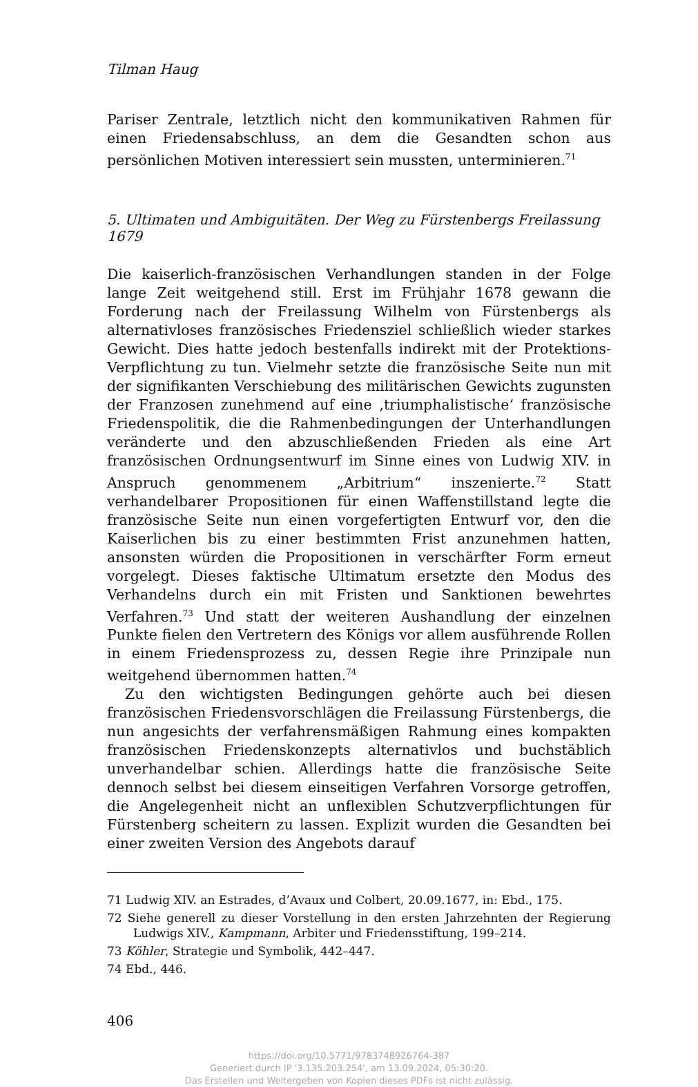Tilman Haug
Pariser Zentrale, letztlich nicht den kommunikativen Rahmen für einen Friedensabschluss, an dem die Gesandten schon aus persönlichen Motiven interessiert sein mussten, unterminieren.<sup>71</sup>
5. Ultimaten und Ambiguitäten. Der Weg zu Fürstenbergs Freilassung 1679
Die kaiserlich-französischen Verhandlungen standen in der Folge lange Zeit weitgehend still. Erst im Frühjahr 1678 gewann die Forderung nach der Freilassung Wilhelm von Fürstenbergs als alternativloses französisches Friedensziel schließlich wieder starkes Gewicht. Dies hatte jedoch bestenfalls indirekt mit der Protektions-Verpflichtung zu tun. Vielmehr setzte die französische Seite nun mit der signifikanten Verschiebung des militärischen Gewichts zugunsten der Franzosen zunehmend auf eine ‚triumphalistische‘ französische Friedenspolitik, die die Rahmenbedingungen der Unterhandlungen veränderte und den abzuschließenden Frieden als eine Art französischen Ordnungsentwurf im Sinne eines von Ludwig XIV. in Anspruch genommenem „Arbitrium“ inszenierte.<sup>72</sup> Statt verhandelbarer Propositionen für einen Waffenstillstand legte die französische Seite nun einen vorgefertigten Entwurf vor, den die Kaiserlichen bis zu einer bestimmten Frist anzunehmen hatten, ansonsten würden die Propositionen in verschärfter Form erneut vorgelegt. Dieses faktische Ultimatum ersetzte den Modus des Verhandelns durch ein mit Fristen und Sanktionen bewehrtes Verfahren.<sup>73</sup> Und statt der weiteren Aushandlung der einzelnen Punkte fielen den Vertretern des Königs vor allem ausführende Rollen in einem Friedensprozess zu, dessen Regie ihre Prinzipale nun weitgehend übernommen hatten.<sup>74</sup>
Zu den wichtigsten Bedingungen gehörte auch bei diesen französischen Friedensvorschlägen die Freilassung Fürstenbergs, die nun angesichts der verfahrensmäßigen Rahmung eines kompakten französischen Friedenskonzepts alternativlos und buchstäblich unverhandelbar schien. Allerdings hatte die französische Seite dennoch selbst bei diesem einseitigen Verfahren Vorsorge getroffen, die Angelegenheit nicht an unflexiblen Schutzverpflichtungen für Fürstenberg scheitern zu lassen. Explizit wurden die Gesandten bei einer zweiten Version des Angebots darauf
71 Ludwig XIV. an Estrades, d’Avaux und Colbert, 20.09.1677, in: Ebd., 175.
72 Siehe generell zu dieser Vorstellung in den ersten Jahrzehnten der Regierung Ludwigs XIV., Kampmann, Arbiter und Friedensstiftung, 199–214.
73 Köhler, Strategie und Symbolik, 442–447.
74 Ebd., 446.
406
https://doi.org/10.5771/9783748926764-387
Generiert durch IP '3.135.203.254', am 13.09.2024, 05:30:20.
Das Erstellen und Weitergeben von Kopien dieses PDFs ist nicht zulässig.